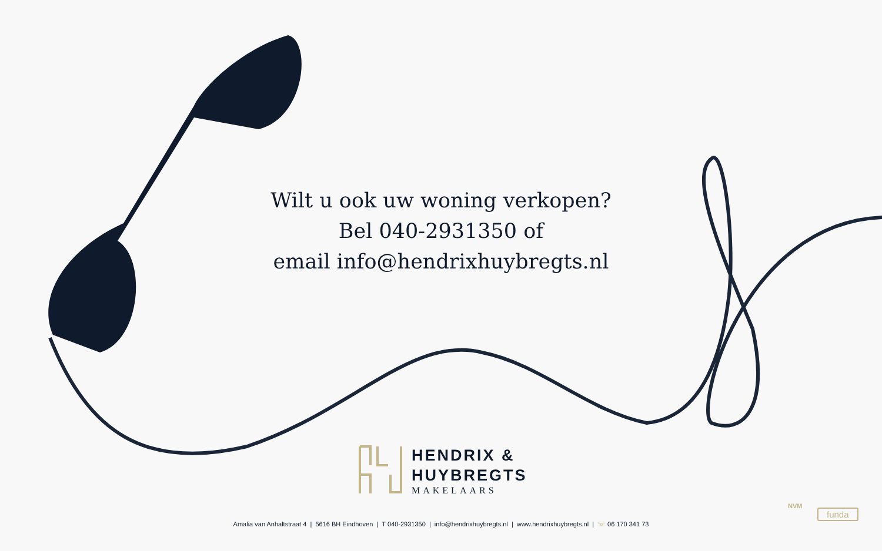Wilt u ook uw woning verkopen?
Bel 040-2931350 of
email info@hendrixhuybregts.nl
HENDRIX &
HUYBREGTS
MAKELAARS
Amalia van Anhaltstraat 4 | 5616 BH Eindhoven | T 040-2931350 | info@hendrixhuybregts.nl | www.hendrixhuybregts.nl | ☏ 06 170 341 73
NVM
funda